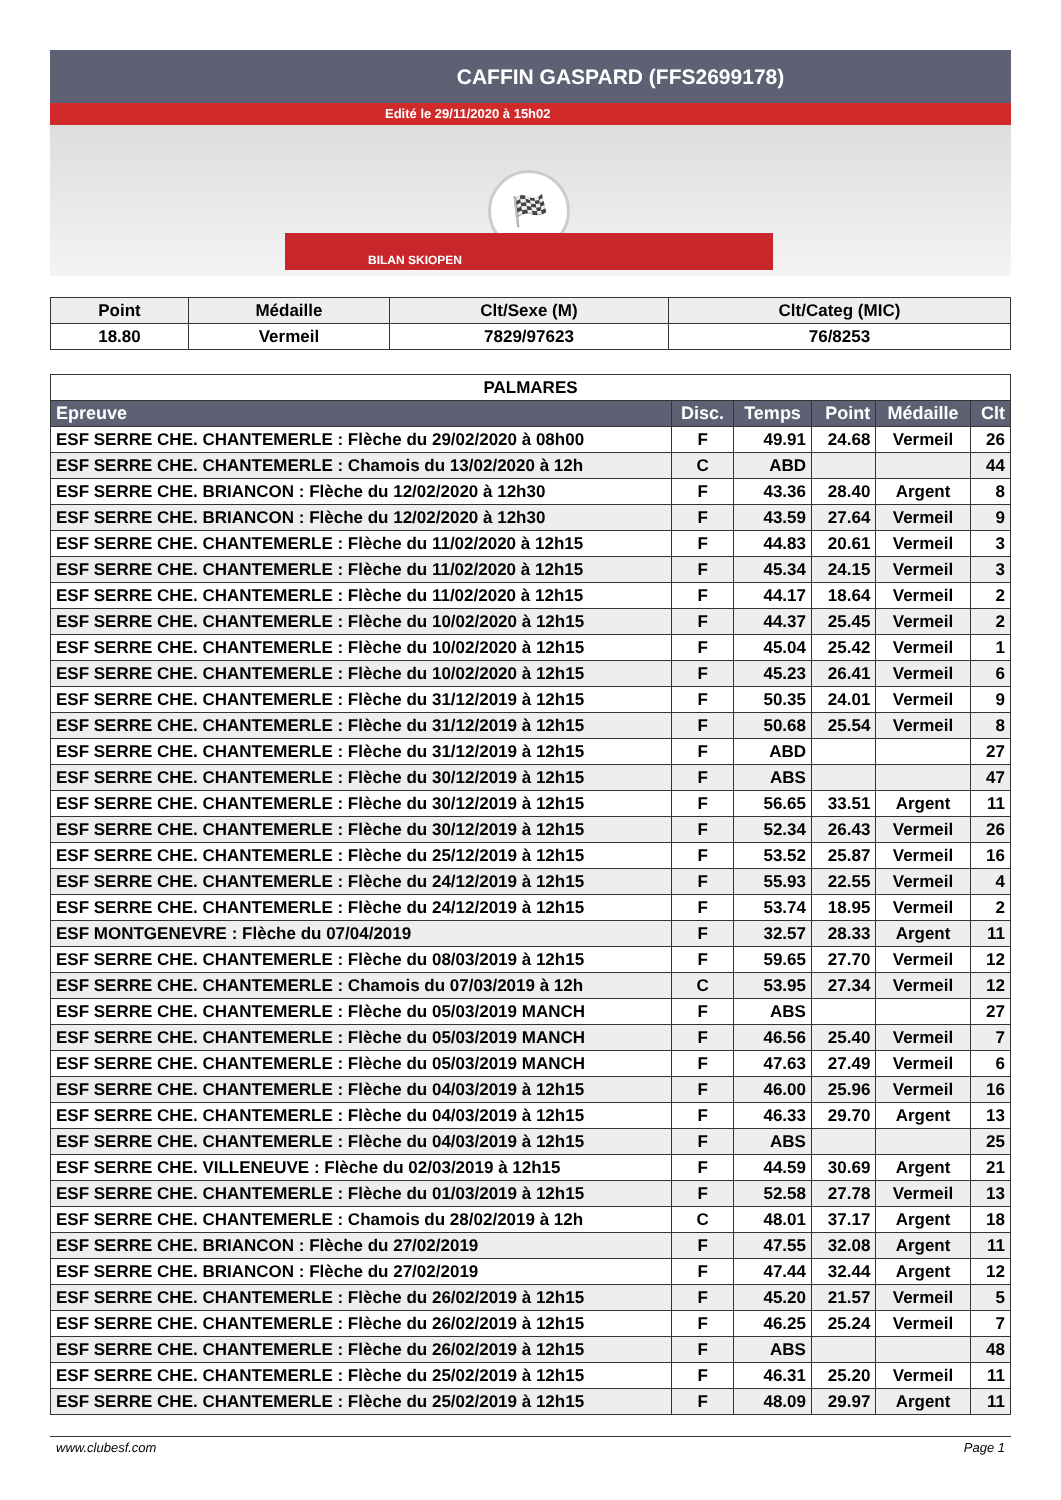CAFFIN GASPARD (FFS2699178)
Edité le 29/11/2020 à 15h02
🏁
BILAN SKIOPEN
| Point | Médaille | Clt/Sexe (M) | Clt/Categ (MIC) |
| --- | --- | --- | --- |
| 18.80 | Vermeil | 7829/97623 | 76/8253 |
| PALMARES | | | | | |
| --- | --- | --- | --- | --- | --- |
| Epreuve | Disc. | Temps | Point | Médaille | Clt |
| ESF SERRE CHE. CHANTEMERLE : Flèche du 29/02/2020 à 08h00 | F | 49.91 | 24.68 | Vermeil | 26 |
| ESF SERRE CHE. CHANTEMERLE : Chamois du 13/02/2020 à 12h | C | ABD | | | 44 |
| ESF SERRE CHE. BRIANCON : Flèche du 12/02/2020 à 12h30 | F | 43.36 | 28.40 | Argent | 8 |
| ESF SERRE CHE. BRIANCON : Flèche du 12/02/2020 à 12h30 | F | 43.59 | 27.64 | Vermeil | 9 |
| ESF SERRE CHE. CHANTEMERLE : Flèche du 11/02/2020 à 12h15 | F | 44.83 | 20.61 | Vermeil | 3 |
| ESF SERRE CHE. CHANTEMERLE : Flèche du 11/02/2020 à 12h15 | F | 45.34 | 24.15 | Vermeil | 3 |
| ESF SERRE CHE. CHANTEMERLE : Flèche du 11/02/2020 à 12h15 | F | 44.17 | 18.64 | Vermeil | 2 |
| ESF SERRE CHE. CHANTEMERLE : Flèche du 10/02/2020 à 12h15 | F | 44.37 | 25.45 | Vermeil | 2 |
| ESF SERRE CHE. CHANTEMERLE : Flèche du 10/02/2020 à 12h15 | F | 45.04 | 25.42 | Vermeil | 1 |
| ESF SERRE CHE. CHANTEMERLE : Flèche du 10/02/2020 à 12h15 | F | 45.23 | 26.41 | Vermeil | 6 |
| ESF SERRE CHE. CHANTEMERLE : Flèche du 31/12/2019 à 12h15 | F | 50.35 | 24.01 | Vermeil | 9 |
| ESF SERRE CHE. CHANTEMERLE : Flèche du 31/12/2019 à 12h15 | F | 50.68 | 25.54 | Vermeil | 8 |
| ESF SERRE CHE. CHANTEMERLE : Flèche du 31/12/2019 à 12h15 | F | ABD | | | 27 |
| ESF SERRE CHE. CHANTEMERLE : Flèche du 30/12/2019 à 12h15 | F | ABS | | | 47 |
| ESF SERRE CHE. CHANTEMERLE : Flèche du 30/12/2019 à 12h15 | F | 56.65 | 33.51 | Argent | 11 |
| ESF SERRE CHE. CHANTEMERLE : Flèche du 30/12/2019 à 12h15 | F | 52.34 | 26.43 | Vermeil | 26 |
| ESF SERRE CHE. CHANTEMERLE : Flèche du 25/12/2019 à 12h15 | F | 53.52 | 25.87 | Vermeil | 16 |
| ESF SERRE CHE. CHANTEMERLE : Flèche du 24/12/2019 à 12h15 | F | 55.93 | 22.55 | Vermeil | 4 |
| ESF SERRE CHE. CHANTEMERLE : Flèche du 24/12/2019 à 12h15 | F | 53.74 | 18.95 | Vermeil | 2 |
| ESF MONTGENEVRE : Flèche du 07/04/2019 | F | 32.57 | 28.33 | Argent | 11 |
| ESF SERRE CHE. CHANTEMERLE : Flèche du 08/03/2019 à 12h15 | F | 59.65 | 27.70 | Vermeil | 12 |
| ESF SERRE CHE. CHANTEMERLE : Chamois du 07/03/2019 à 12h | C | 53.95 | 27.34 | Vermeil | 12 |
| ESF SERRE CHE. CHANTEMERLE : Flèche du 05/03/2019 MANCH | F | ABS | | | 27 |
| ESF SERRE CHE. CHANTEMERLE : Flèche du 05/03/2019 MANCH | F | 46.56 | 25.40 | Vermeil | 7 |
| ESF SERRE CHE. CHANTEMERLE : Flèche du 05/03/2019 MANCH | F | 47.63 | 27.49 | Vermeil | 6 |
| ESF SERRE CHE. CHANTEMERLE : Flèche du 04/03/2019 à 12h15 | F | 46.00 | 25.96 | Vermeil | 16 |
| ESF SERRE CHE. CHANTEMERLE : Flèche du 04/03/2019 à 12h15 | F | 46.33 | 29.70 | Argent | 13 |
| ESF SERRE CHE. CHANTEMERLE : Flèche du 04/03/2019 à 12h15 | F | ABS | | | 25 |
| ESF SERRE CHE. VILLENEUVE : Flèche du 02/03/2019 à 12h15 | F | 44.59 | 30.69 | Argent | 21 |
| ESF SERRE CHE. CHANTEMERLE : Flèche du 01/03/2019 à 12h15 | F | 52.58 | 27.78 | Vermeil | 13 |
| ESF SERRE CHE. CHANTEMERLE : Chamois du 28/02/2019 à 12h | C | 48.01 | 37.17 | Argent | 18 |
| ESF SERRE CHE. BRIANCON : Flèche du 27/02/2019 | F | 47.55 | 32.08 | Argent | 11 |
| ESF SERRE CHE. BRIANCON : Flèche du 27/02/2019 | F | 47.44 | 32.44 | Argent | 12 |
| ESF SERRE CHE. CHANTEMERLE : Flèche du 26/02/2019 à 12h15 | F | 45.20 | 21.57 | Vermeil | 5 |
| ESF SERRE CHE. CHANTEMERLE : Flèche du 26/02/2019 à 12h15 | F | 46.25 | 25.24 | Vermeil | 7 |
| ESF SERRE CHE. CHANTEMERLE : Flèche du 26/02/2019 à 12h15 | F | ABS | | | 48 |
| ESF SERRE CHE. CHANTEMERLE : Flèche du 25/02/2019 à 12h15 | F | 46.31 | 25.20 | Vermeil | 11 |
| ESF SERRE CHE. CHANTEMERLE : Flèche du 25/02/2019 à 12h15 | F | 48.09 | 29.97 | Argent | 11 |
www.clubesf.com Page 1